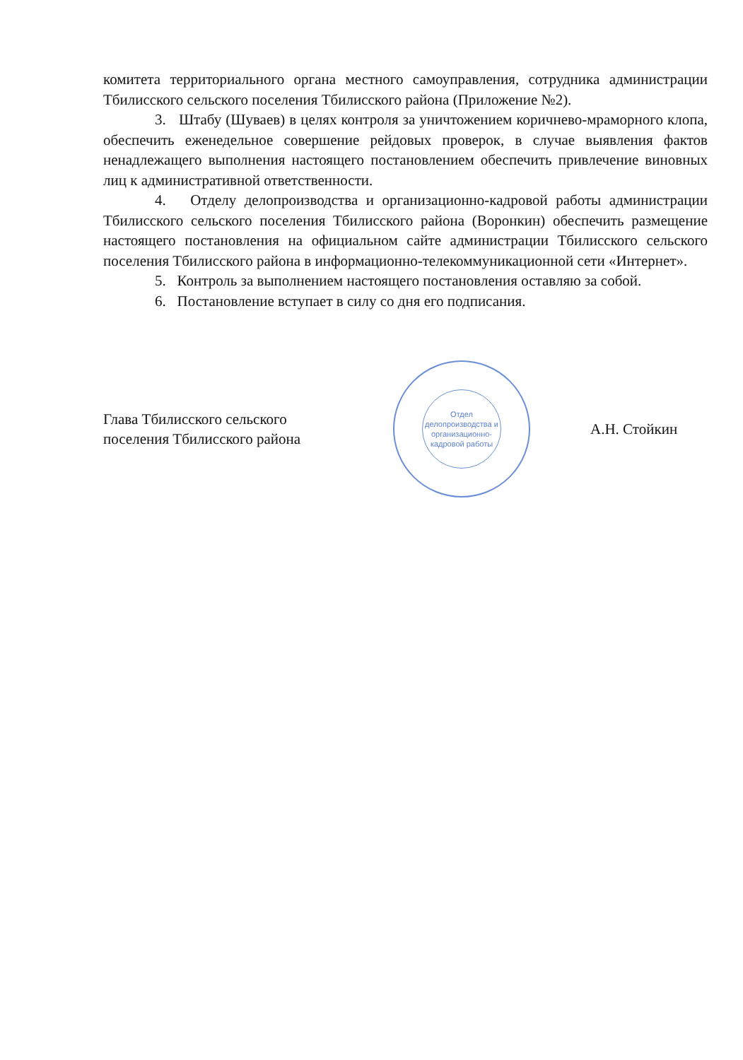комитета территориального органа местного самоуправления, сотрудника администрации Тбилисского сельского поселения Тбилисского района (Приложение №2).
3. Штабу (Шуваев) в целях контроля за уничтожением коричнево-мраморного клопа, обеспечить еженедельное совершение рейдовых проверок, в случае выявления фактов ненадлежащего выполнения настоящего постановлением обеспечить привлечение виновных лиц к административной ответственности.
4. Отделу делопроизводства и организационно-кадровой работы администрации Тбилисского сельского поселения Тбилисского района (Воронкин) обеспечить размещение настоящего постановления на официальном сайте администрации Тбилисского сельского поселения Тбилисского района в информационно-телекоммуникационной сети «Интернет».
5. Контроль за выполнением настоящего постановления оставляю за собой.
6. Постановление вступает в силу со дня его подписания.
Глава Тбилисского сельского
поселения Тбилисского района
Отдел делопроизводства и организационно-кадровой работы
А.Н. Стойкин